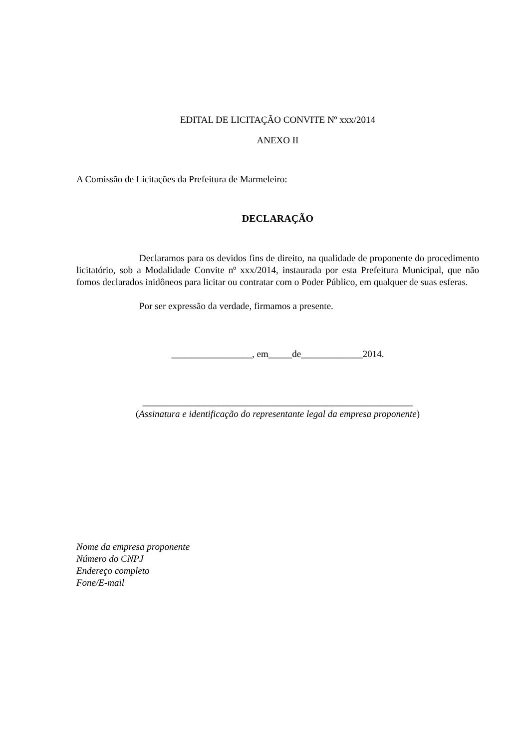EDITAL DE LICITAÇÃO CONVITE Nº xxx/2014
ANEXO II
A Comissão de Licitações da Prefeitura de Marmeleiro:
DECLARAÇÃO
Declaramos para os devidos fins de direito, na qualidade de proponente do procedimento licitatório, sob a Modalidade Convite nº xxx/2014, instaurada por esta Prefeitura Municipal, que não fomos declarados inidôneos para licitar ou contratar com o Poder Público, em qualquer de suas esferas.
Por ser expressão da verdade, firmamos a presente.
_________________, em_____de_____________2014.
_________________________________________________________
(Assinatura e identificação do representante legal da empresa proponente)
Nome da empresa proponente
Número do CNPJ
Endereço completo
Fone/E-mail